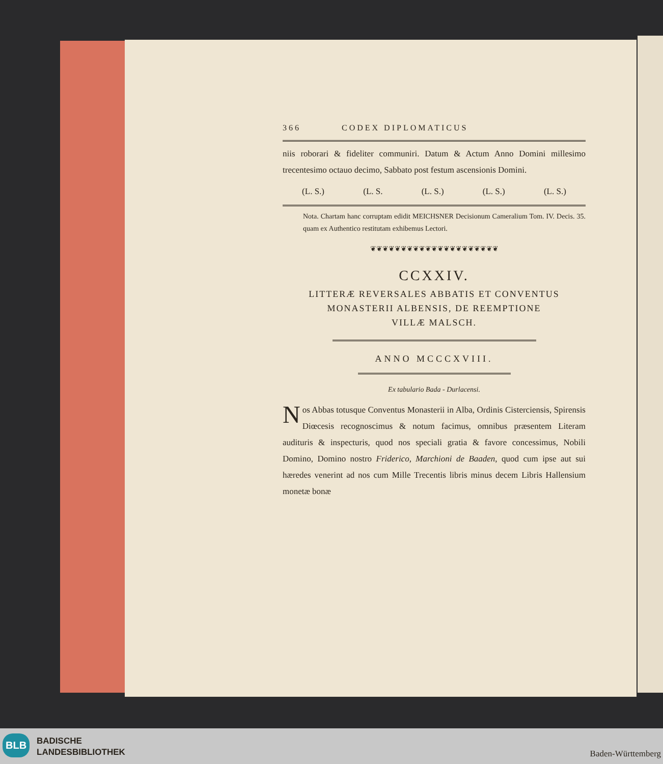366 CODEX DIPLOMATICUS
niis roborari & fideliter communiri. Datum & Actum Anno Domini millesimo trecentesimo octauo decimo, Sabbato post festum ascensionis Domini.
(L. S.) (L. S. (L. S.) (L. S.) (L. S.)
Nota. Chartam hanc corruptam edidit MEICHSNER Decisionum Cameralium Tom. IV. Decis. 35. quam ex Authentico restitutam exhibemus Lectori.
❦❦❦❦❦❦❦❦❦❦❦❦❦❦❦❦❦❦❦❦❦
CCXXIV.
LITTERÆ REVERSALES ABBATIS ET CONVENTUS
MONASTERII ALBENSIS, DE REEMPTIONE
VILLÆ MALSCH.
ANNO MCCCXVIII.
Ex tabulario Bada - Durlacensi.
Nos Abbas totusque Conventus Monasterii in Alba, Ordinis Cisterciensis, Spirensis Diœcesis recognoscimus & notum facimus, omnibus præsentem Literam audituris & inspecturis, quod nos speciali gratia & favore concessimus, Nobili Domino, Domino nostro Friderico, Marchioni de Baaden, quod cum ipse aut sui hæredes venerint ad nos cum Mille Trecentis libris minus decem Libris Hallensium monetæ bonæ
BLB
BADISCHE
LANDESBIBLIOTHEK
Baden-Württemberg